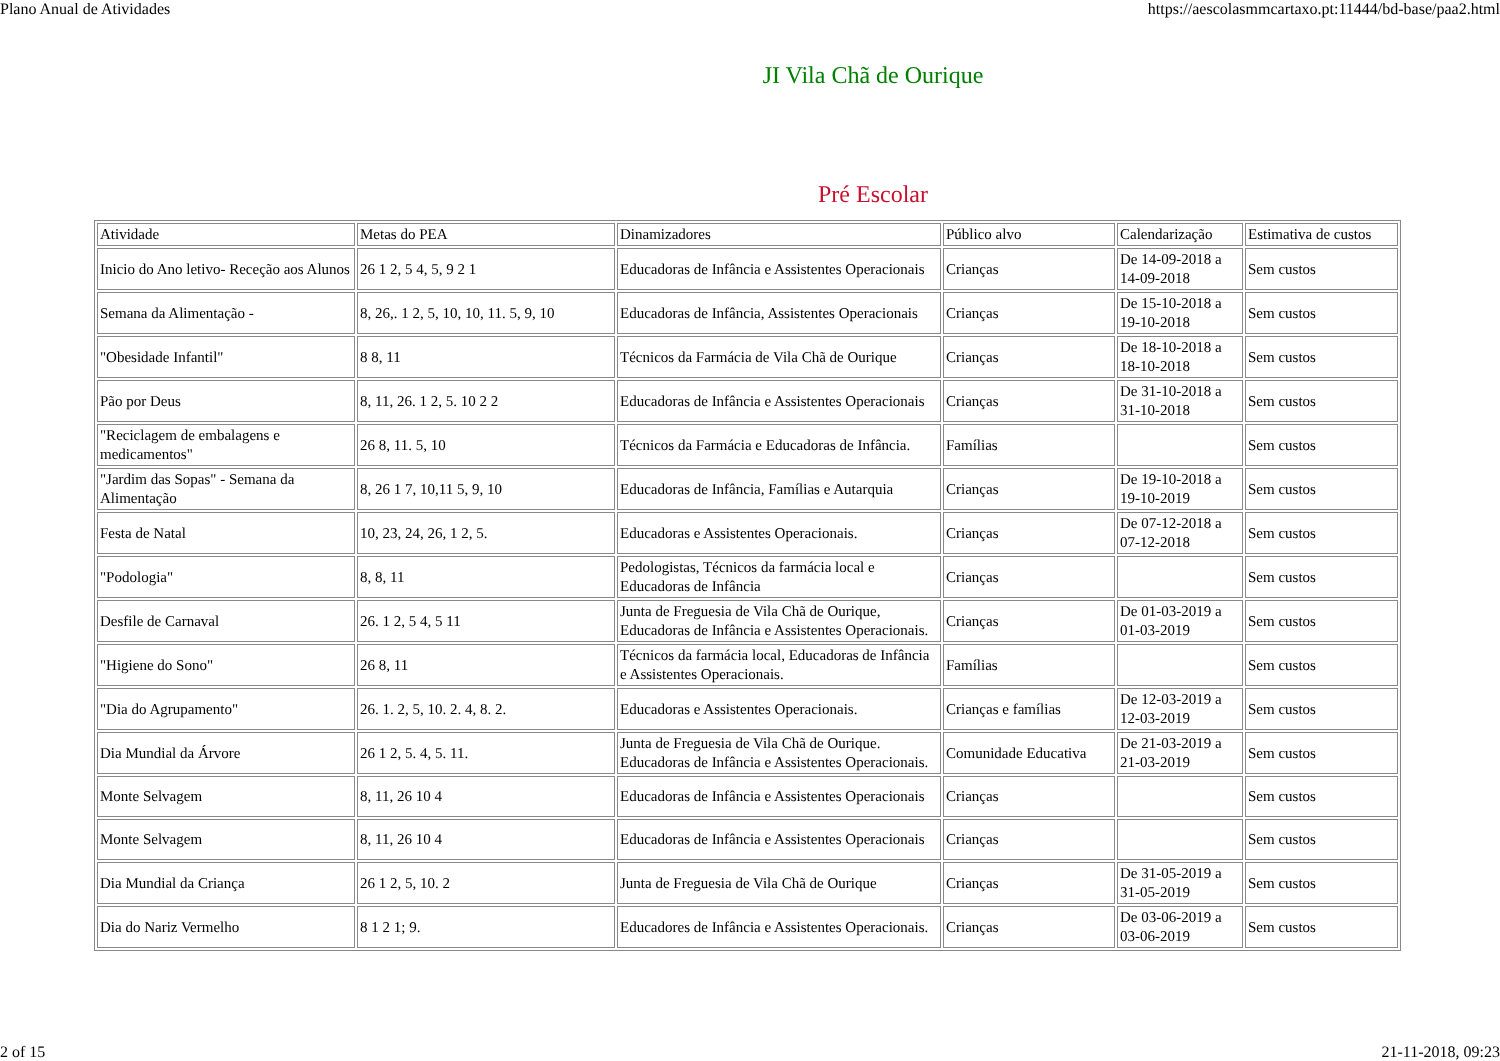Plano Anual de Atividades https://aescolasmmcartaxo.pt:11444/bd-base/paa2.html
JI Vila Chã de Ourique
Pré Escolar
| Atividade | Metas do PEA | Dinamizadores | Público alvo | Calendarização | Estimativa de custos |
| Inicio do Ano letivo- Receção aos Alunos | 26 1 2, 5 4, 5, 9 2 1 | Educadoras de Infância e Assistentes Operacionais | Crianças | De 14-09-2018 a 14-09-2018 | Sem custos |
| Semana da Alimentação - | 8, 26,. 1 2, 5, 10, 10, 11. 5, 9, 10 | Educadoras de Infância, Assistentes Operacionais | Crianças | De 15-10-2018 a 19-10-2018 | Sem custos |
| "Obesidade Infantil" | 8 8, 11 | Técnicos da Farmácia de Vila Chã de Ourique | Crianças | De 18-10-2018 a 18-10-2018 | Sem custos |
| Pão por Deus | 8, 11, 26. 1 2, 5. 10 2 2 | Educadoras de Infância e Assistentes Operacionais | Crianças | De 31-10-2018 a 31-10-2018 | Sem custos |
| "Reciclagem de embalagens e medicamentos" | 26 8, 11. 5, 10 | Técnicos da Farmácia e Educadoras de Infância. | Famílias | | Sem custos |
| "Jardim das Sopas" - Semana da Alimentação | 8, 26 1 7, 10,11 5, 9, 10 | Educadoras de Infância, Famílias e Autarquia | Crianças | De 19-10-2018 a 19-10-2019 | Sem custos |
| Festa de Natal | 10, 23, 24, 26, 1 2, 5. | Educadoras e Assistentes Operacionais. | Crianças | De 07-12-2018 a 07-12-2018 | Sem custos |
| "Podologia" | 8, 8, 11 | Pedologistas, Técnicos da farmácia local e Educadoras de Infância | Crianças | | Sem custos |
| Desfile de Carnaval | 26. 1 2, 5 4, 5 11 | Junta de Freguesia de Vila Chã de Ourique, Educadoras de Infância e Assistentes Operacionais. | Crianças | De 01-03-2019 a 01-03-2019 | Sem custos |
| "Higiene do Sono" | 26 8, 11 | Técnicos da farmácia local, Educadoras de Infância e Assistentes Operacionais. | Famílias | | Sem custos |
| "Dia do Agrupamento" | 26. 1. 2, 5, 10. 2. 4, 8. 2. | Educadoras e Assistentes Operacionais. | Crianças e famílias | De 12-03-2019 a 12-03-2019 | Sem custos |
| Dia Mundial da Árvore | 26 1 2, 5. 4, 5. 11. | Junta de Freguesia de Vila Chã de Ourique. Educadoras de Infância e Assistentes Operacionais. | Comunidade Educativa | De 21-03-2019 a 21-03-2019 | Sem custos |
| Monte Selvagem | 8, 11, 26 10 4 | Educadoras de Infância e Assistentes Operacionais | Crianças | | Sem custos |
| Monte Selvagem | 8, 11, 26 10 4 | Educadoras de Infância e Assistentes Operacionais | Crianças | | Sem custos |
| Dia Mundial da Criança | 26 1 2, 5, 10. 2 | Junta de Freguesia de Vila Chã de Ourique | Crianças | De 31-05-2019 a 31-05-2019 | Sem custos |
| Dia do Nariz Vermelho | 8 1 2 1; 9. | Educadores de Infância e Assistentes Operacionais. | Crianças | De 03-06-2019 a 03-06-2019 | Sem custos |
2 of 15 21-11-2018, 09:23